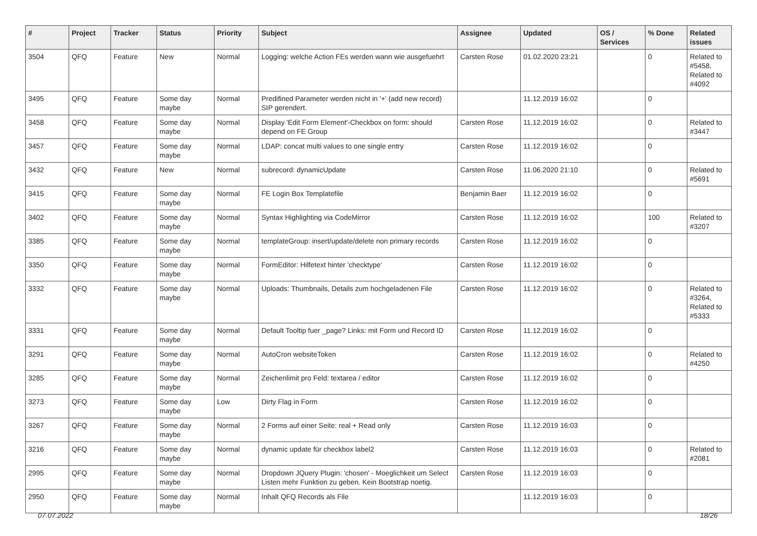| # | Project | Tracker | Status | Priority | Subject | Assignee | Updated | OS / Services | % Done | Related issues |
| --- | --- | --- | --- | --- | --- | --- | --- | --- | --- | --- |
| 3504 | QFQ | Feature | New | Normal | Logging: welche Action FEs werden wann wie ausgefuehrt | Carsten Rose | 01.02.2020 23:21 | | 0 | Related to #5458, Related to #4092 |
| 3495 | QFQ | Feature | Some day maybe | Normal | Predifined Parameter werden nicht in '+' (add new record) SIP gerendert. | | 11.12.2019 16:02 | | 0 | |
| 3458 | QFQ | Feature | Some day maybe | Normal | Display 'Edit Form Element'-Checkbox on form: should depend on FE Group | Carsten Rose | 11.12.2019 16:02 | | 0 | Related to #3447 |
| 3457 | QFQ | Feature | Some day maybe | Normal | LDAP: concat multi values to one single entry | Carsten Rose | 11.12.2019 16:02 | | 0 | |
| 3432 | QFQ | Feature | New | Normal | subrecord: dynamicUpdate | Carsten Rose | 11.06.2020 21:10 | | 0 | Related to #5691 |
| 3415 | QFQ | Feature | Some day maybe | Normal | FE Login Box Templatefile | Benjamin Baer | 11.12.2019 16:02 | | 0 | |
| 3402 | QFQ | Feature | Some day maybe | Normal | Syntax Highlighting via CodeMirror | Carsten Rose | 11.12.2019 16:02 | | 100 | Related to #3207 |
| 3385 | QFQ | Feature | Some day maybe | Normal | templateGroup: insert/update/delete non primary records | Carsten Rose | 11.12.2019 16:02 | | 0 | |
| 3350 | QFQ | Feature | Some day maybe | Normal | FormEditor: Hilfetext hinter 'checktype' | Carsten Rose | 11.12.2019 16:02 | | 0 | |
| 3332 | QFQ | Feature | Some day maybe | Normal | Uploads: Thumbnails, Details zum hochgeladenen File | Carsten Rose | 11.12.2019 16:02 | | 0 | Related to #3264, Related to #5333 |
| 3331 | QFQ | Feature | Some day maybe | Normal | Default Tooltip fuer _page? Links: mit Form und Record ID | Carsten Rose | 11.12.2019 16:02 | | 0 | |
| 3291 | QFQ | Feature | Some day maybe | Normal | AutoCron websiteToken | Carsten Rose | 11.12.2019 16:02 | | 0 | Related to #4250 |
| 3285 | QFQ | Feature | Some day maybe | Normal | Zeichenlimit pro Feld: textarea / editor | Carsten Rose | 11.12.2019 16:02 | | 0 | |
| 3273 | QFQ | Feature | Some day maybe | Low | Dirty Flag in Form | Carsten Rose | 11.12.2019 16:02 | | 0 | |
| 3267 | QFQ | Feature | Some day maybe | Normal | 2 Forms auf einer Seite: real + Read only | Carsten Rose | 11.12.2019 16:03 | | 0 | |
| 3216 | QFQ | Feature | Some day maybe | Normal | dynamic update für checkbox label2 | Carsten Rose | 11.12.2019 16:03 | | 0 | Related to #2081 |
| 2995 | QFQ | Feature | Some day maybe | Normal | Dropdown JQuery Plugin: 'chosen' - Moeglichkeit um Select Listen mehr Funktion zu geben. Kein Bootstrap noetig. | Carsten Rose | 11.12.2019 16:03 | | 0 | |
| 2950 | QFQ | Feature | Some day maybe | Normal | Inhalt QFQ Records als File | | 11.12.2019 16:03 | | 0 | |
07.07.2022 18/26